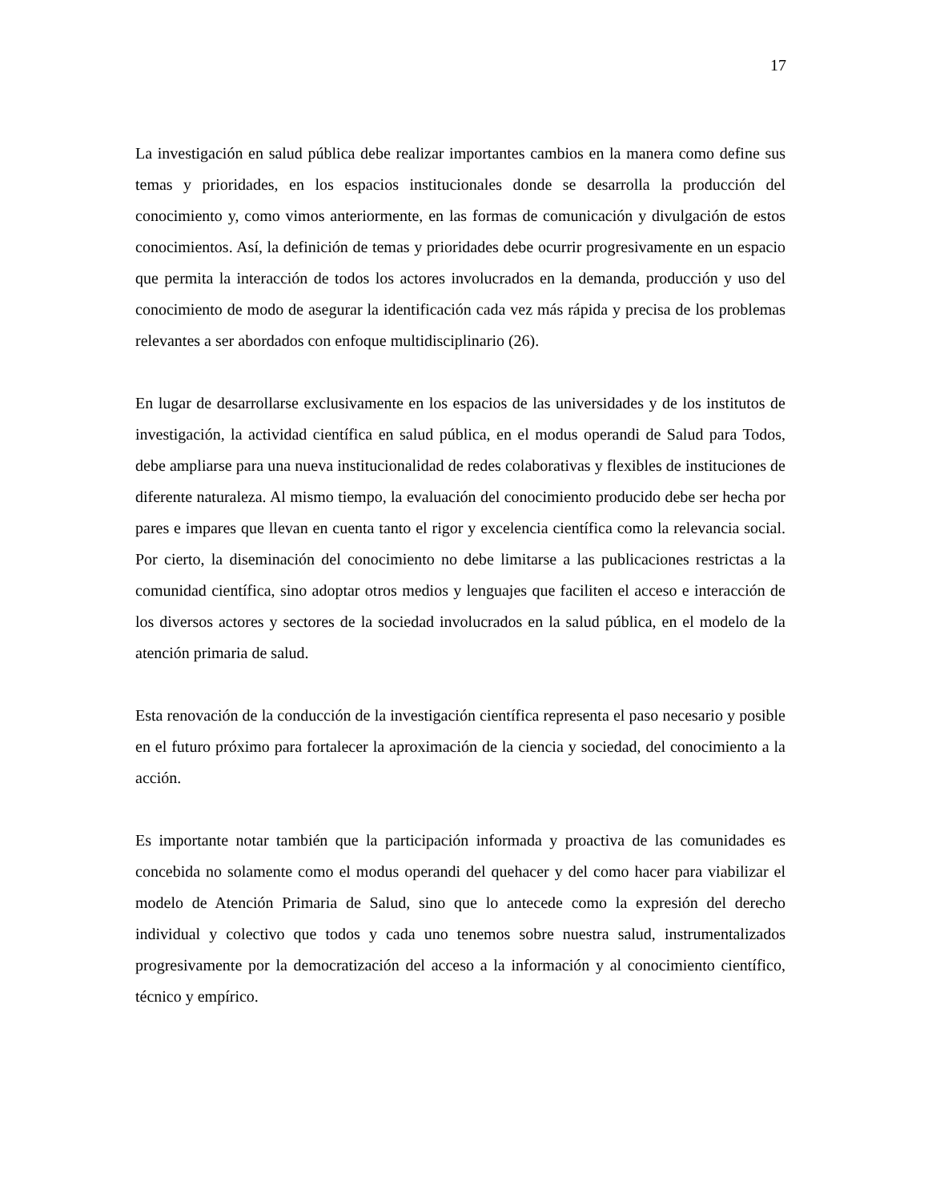17
La investigación en salud pública debe realizar importantes cambios en la manera como define sus temas y prioridades, en los espacios institucionales donde se desarrolla la producción del conocimiento y, como vimos anteriormente, en las formas de comunicación y divulgación de estos conocimientos. Así, la definición de temas y prioridades debe ocurrir progresivamente en un espacio que permita la interacción de todos los actores involucrados en la demanda, producción y uso del conocimiento de modo de asegurar la identificación cada vez más rápida y precisa de los problemas relevantes a ser abordados con enfoque multidisciplinario (26).
En lugar de desarrollarse exclusivamente en los espacios de las universidades y de los institutos de investigación, la actividad científica en salud pública, en el modus operandi de Salud para Todos, debe ampliarse para una nueva institucionalidad de redes colaborativas y flexibles de instituciones de diferente naturaleza. Al mismo tiempo, la evaluación del conocimiento producido debe ser hecha por pares e impares que llevan en cuenta tanto el rigor y excelencia científica como la relevancia social. Por cierto, la diseminación del conocimiento no debe limitarse a las publicaciones restrictas a la comunidad científica, sino adoptar otros medios y lenguajes que faciliten el acceso e interacción de los diversos actores y sectores de la sociedad involucrados en la salud pública, en el modelo de la atención primaria de salud.
Esta renovación de la conducción de la investigación científica representa el paso necesario y posible en el futuro próximo para fortalecer la aproximación de la ciencia y sociedad, del conocimiento a la acción.
Es importante notar también que la participación informada y proactiva de las comunidades es concebida no solamente como el modus operandi del quehacer y del como hacer para viabilizar el modelo de Atención Primaria de Salud, sino que lo antecede como la expresión del derecho individual y colectivo que todos y cada uno tenemos sobre nuestra salud, instrumentalizados progresivamente por la democratización del acceso a la información y al conocimiento científico, técnico y empírico.